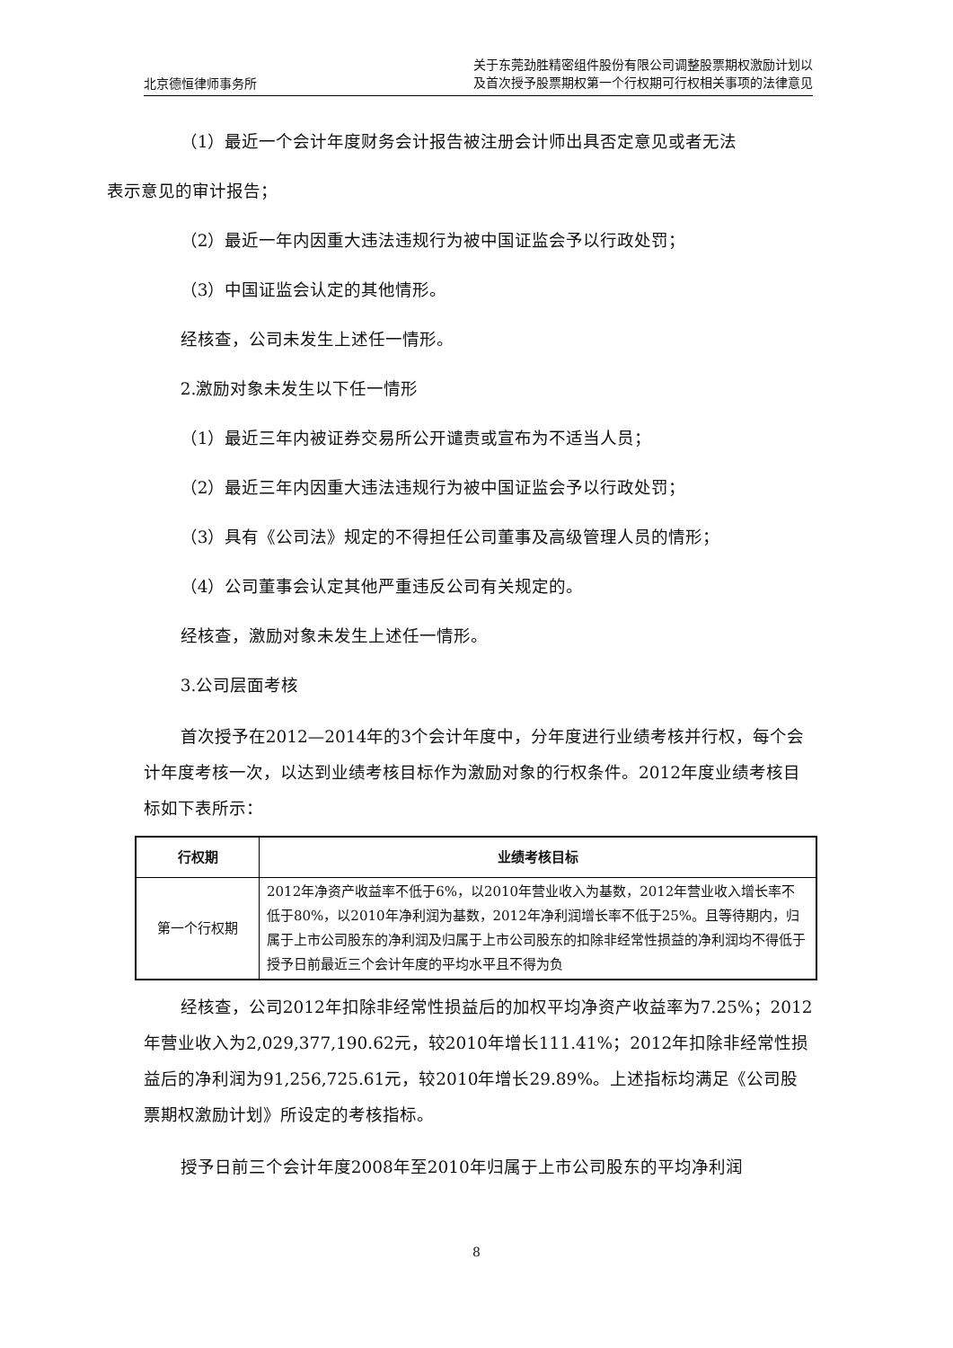北京德恒律师事务所 关于东莞劲胜精密组件股份有限公司调整股票期权激励计划以
及首次授予股票期权第一个行权期可行权相关事项的法律意见
（1）最近一个会计年度财务会计报告被注册会计师出具否定意见或者无法
表示意见的审计报告；
（2）最近一年内因重大违法违规行为被中国证监会予以行政处罚；
（3）中国证监会认定的其他情形。
经核查，公司未发生上述任一情形。
2.激励对象未发生以下任一情形
（1）最近三年内被证券交易所公开谴责或宣布为不适当人员；
（2）最近三年内因重大违法违规行为被中国证监会予以行政处罚；
（3）具有《公司法》规定的不得担任公司董事及高级管理人员的情形；
（4）公司董事会认定其他严重违反公司有关规定的。
经核查，激励对象未发生上述任一情形。
3.公司层面考核
首次授予在2012—2014年的3个会计年度中，分年度进行业绩考核并行权，每个会计年度考核一次，以达到业绩考核目标作为激励对象的行权条件。2012年度业绩考核目标如下表所示：
| 行权期 | 业绩考核目标 |
| --- | --- |
| 第一个行权期 | 2012年净资产收益率不低于6%，以2010年营业收入为基数，2012年营业收入增长率不低于80%，以2010年净利润为基数，2012年净利润增长率不低于25%。且等待期内，归属于上市公司股东的净利润及归属于上市公司股东的扣除非经常性损益的净利润均不得低于授予日前最近三个会计年度的平均水平且不得为负 |
经核查，公司2012年扣除非经常性损益后的加权平均净资产收益率为7.25%；2012年营业收入为2,029,377,190.62元，较2010年增长111.41%；2012年扣除非经常性损益后的净利润为91,256,725.61元，较2010年增长29.89%。上述指标均满足《公司股票期权激励计划》所设定的考核指标。
授予日前三个会计年度2008年至2010年归属于上市公司股东的平均净利润
8